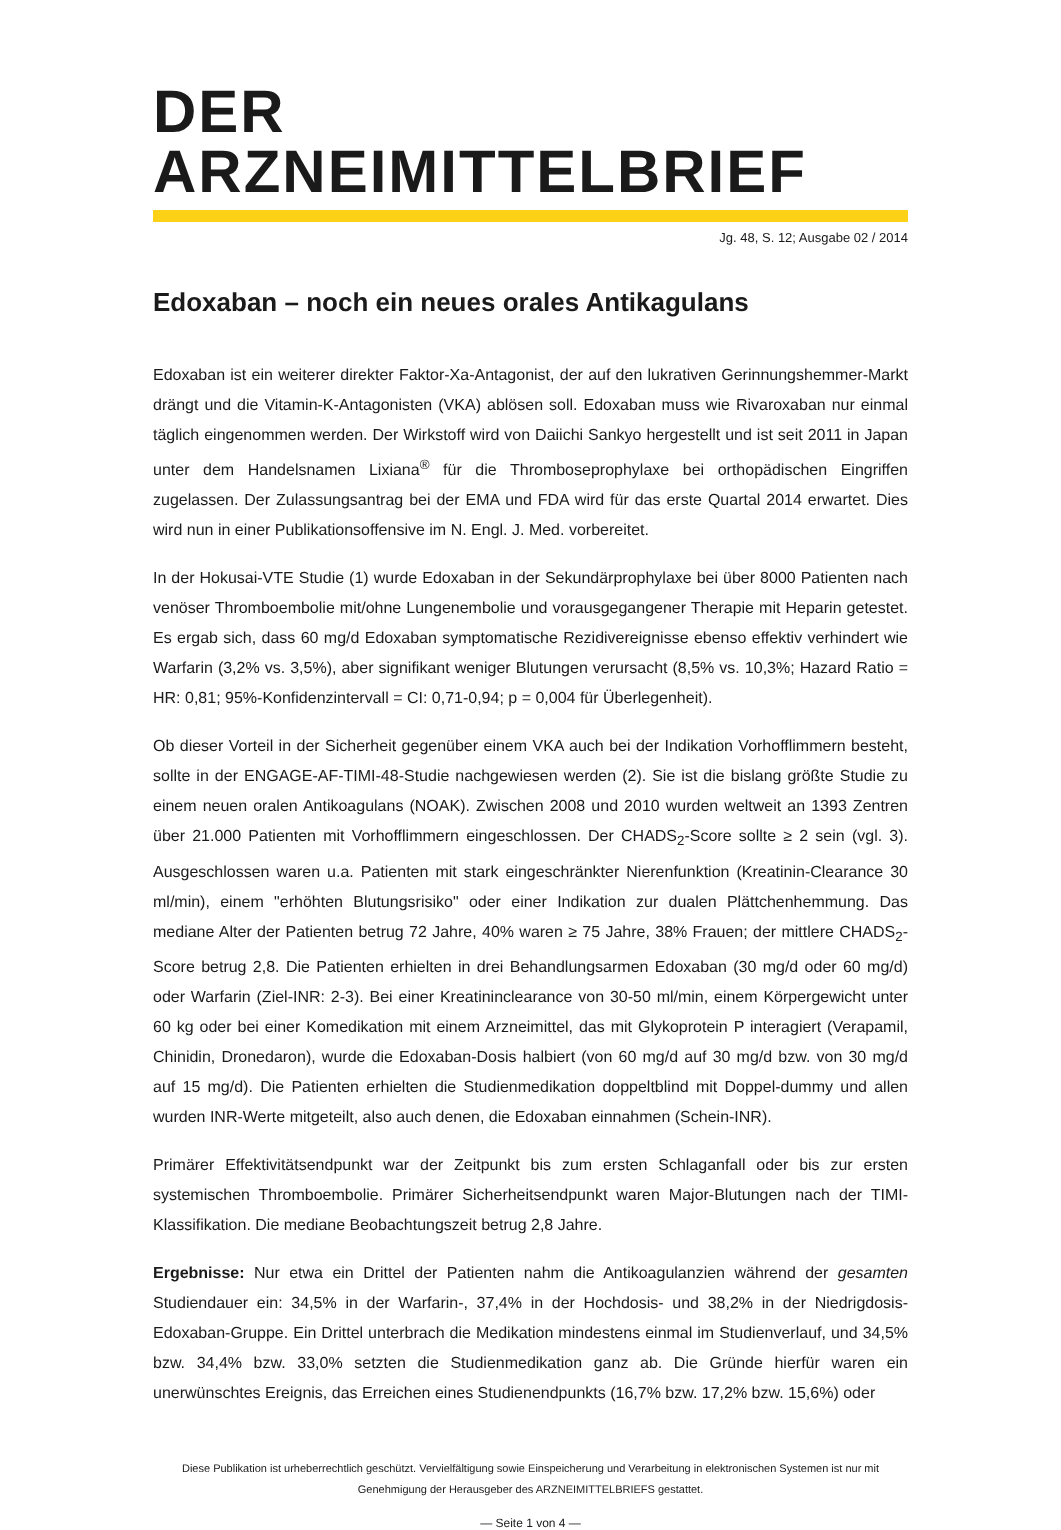DER ARZNEIMITTELBRIEF
Jg. 48, S. 12; Ausgabe 02 / 2014
Edoxaban – noch ein neues orales Antikagulans
Edoxaban ist ein weiterer direkter Faktor-Xa-Antagonist, der auf den lukrativen Gerinnungshemmer-Markt drängt und die Vitamin-K-Antagonisten (VKA) ablösen soll. Edoxaban muss wie Rivaroxaban nur einmal täglich eingenommen werden. Der Wirkstoff wird von Daiichi Sankyo hergestellt und ist seit 2011 in Japan unter dem Handelsnamen Lixiana<sup>®</sup> für die Thromboseprophylaxe bei orthopädischen Eingriffen zugelassen. Der Zulassungsantrag bei der EMA und FDA wird für das erste Quartal 2014 erwartet. Dies wird nun in einer Publikationsoffensive im N. Engl. J. Med. vorbereitet.
In der Hokusai-VTE Studie (1) wurde Edoxaban in der Sekundärprophylaxe bei über 8000 Patienten nach venöser Thromboembolie mit/ohne Lungenembolie und vorausgegangener Therapie mit Heparin getestet. Es ergab sich, dass 60 mg/d Edoxaban symptomatische Rezidivereignisse ebenso effektiv verhindert wie Warfarin (3,2% vs. 3,5%), aber signifikant weniger Blutungen verursacht (8,5% vs. 10,3%; Hazard Ratio = HR: 0,81; 95%-Konfidenzintervall = CI: 0,71-0,94; p = 0,004 für Überlegenheit).
Ob dieser Vorteil in der Sicherheit gegenüber einem VKA auch bei der Indikation Vorhofflimmern besteht, sollte in der ENGAGE-AF-TIMI-48-Studie nachgewiesen werden (2). Sie ist die bislang größte Studie zu einem neuen oralen Antikoagulans (NOAK). Zwischen 2008 und 2010 wurden weltweit an 1393 Zentren über 21.000 Patienten mit Vorhofflimmern eingeschlossen. Der CHADS<sub>2</sub>-Score sollte ≥ 2 sein (vgl. 3). Ausgeschlossen waren u.a. Patienten mit stark eingeschränkter Nierenfunktion (Kreatinin-Clearance 30 ml/min), einem "erhöhten Blutungsrisiko" oder einer Indikation zur dualen Plättchenhemmung. Das mediane Alter der Patienten betrug 72 Jahre, 40% waren ≥ 75 Jahre, 38% Frauen; der mittlere CHADS<sub>2</sub>-Score betrug 2,8. Die Patienten erhielten in drei Behandlungsarmen Edoxaban (30 mg/d oder 60 mg/d) oder Warfarin (Ziel-INR: 2-3). Bei einer Kreatininclearance von 30-50 ml/min, einem Körpergewicht unter 60 kg oder bei einer Komedikation mit einem Arzneimittel, das mit Glykoprotein P interagiert (Verapamil, Chinidin, Dronedaron), wurde die Edoxaban-Dosis halbiert (von 60 mg/d auf 30 mg/d bzw. von 30 mg/d auf 15 mg/d). Die Patienten erhielten die Studienmedikation doppeltblind mit Doppel-dummy und allen wurden INR-Werte mitgeteilt, also auch denen, die Edoxaban einnahmen (Schein-INR).
Primärer Effektivitätsendpunkt war der Zeitpunkt bis zum ersten Schlaganfall oder bis zur ersten systemischen Thromboembolie. Primärer Sicherheitsendpunkt waren Major-Blutungen nach der TIMI-Klassifikation. Die mediane Beobachtungszeit betrug 2,8 Jahre.
Ergebnisse: Nur etwa ein Drittel der Patienten nahm die Antikoagulanzien während der gesamten Studiendauer ein: 34,5% in der Warfarin-, 37,4% in der Hochdosis- und 38,2% in der Niedrigdosis-Edoxaban-Gruppe. Ein Drittel unterbrach die Medikation mindestens einmal im Studienverlauf, und 34,5% bzw. 34,4% bzw. 33,0% setzten die Studienmedikation ganz ab. Die Gründe hierfür waren ein unerwünschtes Ereignis, das Erreichen eines Studienendpunkts (16,7% bzw. 17,2% bzw. 15,6%) oder
Diese Publikation ist urheberrechtlich geschützt. Vervielfältigung sowie Einspeicherung und Verarbeitung in elektronischen Systemen ist nur mit
Genehmigung der Herausgeber des ARZNEIMITTELBRIEFS gestattet.
— Seite 1 von 4 —